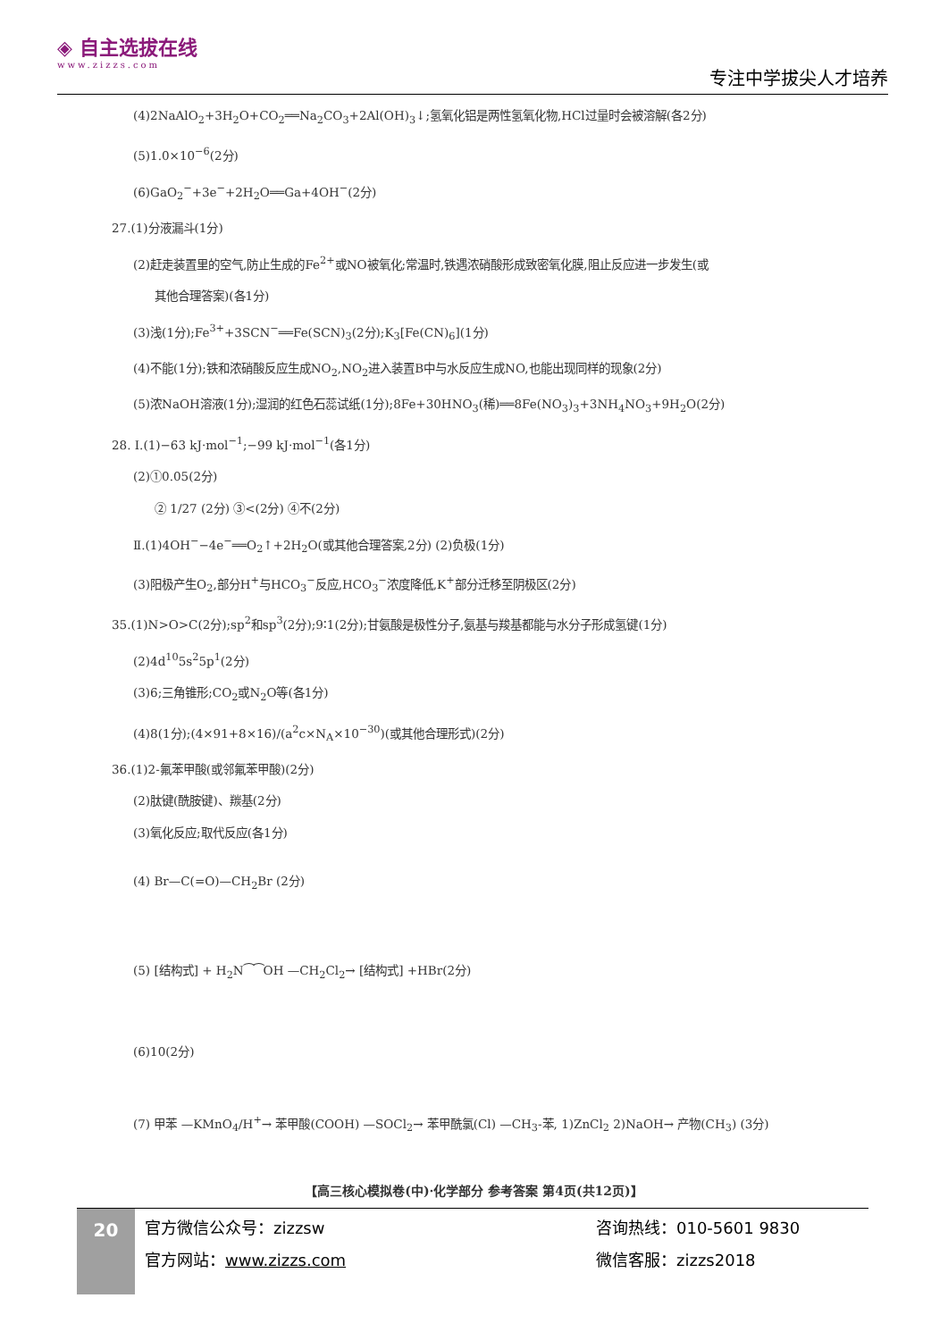◈ 自主选拔在线
www.zizzs.com
专注中学拔尖人才培养
(4)2NaAlO<sub>2</sub>+3H<sub>2</sub>O+CO<sub>2</sub>══Na<sub>2</sub>CO<sub>3</sub>+2Al(OH)<sub>3</sub>↓;氢氧化铝是两性氢氧化物,HCl过量时会被溶解(各2分)
(5)1.0×10<sup>−6</sup>(2分)
(6)GaO<sub>2</sub><sup>−</sup>+3e<sup>−</sup>+2H<sub>2</sub>O══Ga+4OH<sup>−</sup>(2分)
27.(1)分液漏斗(1分)
(2)赶走装置里的空气,防止生成的Fe<sup>2+</sup>或NO被氧化;常温时,铁遇浓硝酸形成致密氧化膜,阻止反应进一步发生(或
其他合理答案)(各1分)
(3)浅(1分);Fe<sup>3+</sup>+3SCN<sup>−</sup>══Fe(SCN)<sub>3</sub>(2分);K<sub>3</sub>[Fe(CN)<sub>6</sub>](1分)
(4)不能(1分);铁和浓硝酸反应生成NO<sub>2</sub>,NO<sub>2</sub>进入装置B中与水反应生成NO,也能出现同样的现象(2分)
(5)浓NaOH溶液(1分);湿润的红色石蕊试纸(1分);8Fe+30HNO<sub>3</sub>(稀)══8Fe(NO<sub>3</sub>)<sub>3</sub>+3NH<sub>4</sub>NO<sub>3</sub>+9H<sub>2</sub>O(2分)
28. Ⅰ.(1)−63 kJ·mol<sup>−1</sup>;−99 kJ·mol<sup>−1</sup>(各1分)
(2)①0.05(2分)
② 1/27 (2分) ③<(2分) ④不(2分)
Ⅱ.(1)4OH<sup>−</sup>−4e<sup>−</sup>══O<sub>2</sub>↑+2H<sub>2</sub>O(或其他合理答案,2分) (2)负极(1分)
(3)阳极产生O<sub>2</sub>,部分H<sup>+</sup>与HCO<sub>3</sub><sup>−</sup>反应,HCO<sub>3</sub><sup>−</sup>浓度降低,K<sup>+</sup>部分迁移至阴极区(2分)
35.(1)N>O>C(2分);sp<sup>2</sup>和sp<sup>3</sup>(2分);9∶1(2分);甘氨酸是极性分子,氨基与羧基都能与水分子形成氢键(1分)
(2)4d<sup>10</sup>5s<sup>2</sup>5p<sup>1</sup>(2分)
(3)6;三角锥形;CO<sub>2</sub>或N<sub>2</sub>O等(各1分)
(4)8(1分);(4×91+8×16)/(a<sup>2</sup>c×N<sub>A</sub>×10<sup>−30</sup>)(或其他合理形式)(2分)
36.(1)2-氟苯甲酸(或邻氟苯甲酸)(2分)
(2)肽键(酰胺键)、羰基(2分)
(3)氧化反应;取代反应(各1分)
(4) Br—C(=O)—CH<sub>2</sub>Br (2分)
(5) [结构式] + H<sub>2</sub>N⁀⁀OH —CH<sub>2</sub>Cl<sub>2</sub>→ [结构式] +HBr(2分)
(6)10(2分)
(7) 甲苯 —KMnO<sub>4</sub>/H<sup>+</sup>→ 苯甲酸(COOH) —SOCl<sub>2</sub>→ 苯甲酰氯(Cl) —CH<sub>3</sub>-苯, 1)ZnCl<sub>2</sub> 2)NaOH→ 产物(CH<sub>3</sub>) (3分)
【高三核心模拟卷(中)·化学部分 参考答案 第4页(共12页)】
20
官方微信公众号：zizzsw
咨询热线：010-5601 9830
官方网站：www.zizzs.com
微信客服：zizzs2018